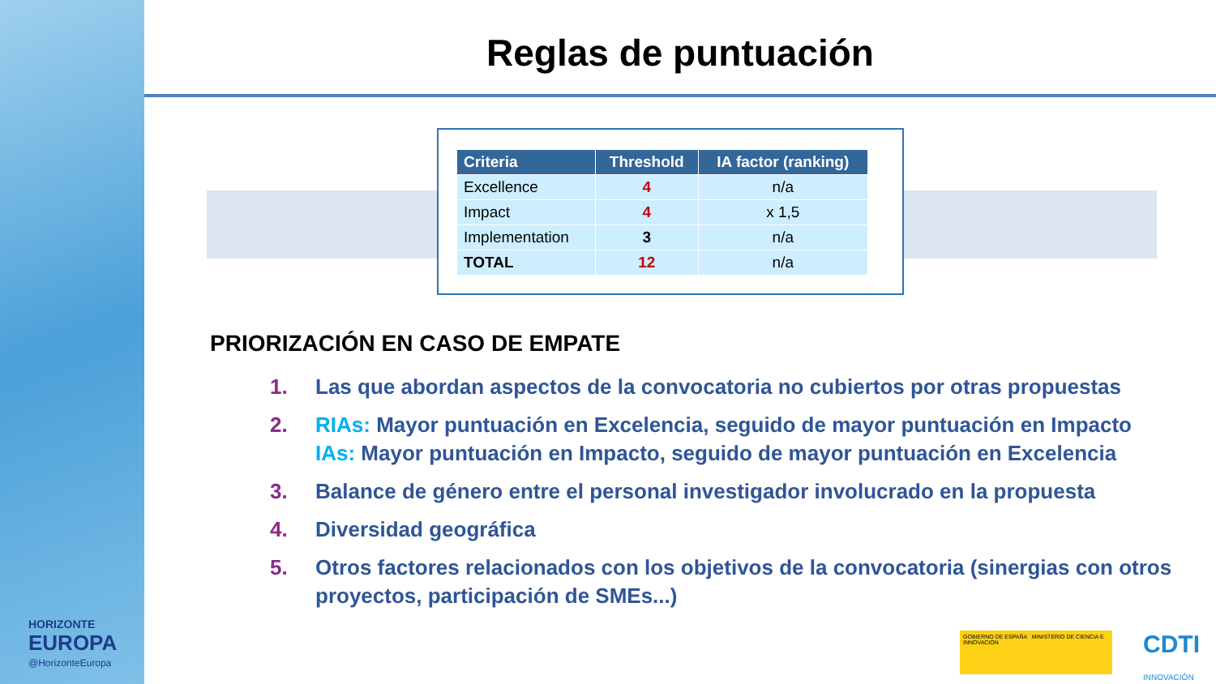HORIZONTE
EUROPA
@HorizonteEuropa
Reglas de puntuación
| Criteria | Threshold | IA factor (ranking) |
| --- | --- | --- |
| Excellence | 4 | n/a |
| Impact | 4 | x 1,5 |
| Implementation | 3 | n/a |
| TOTAL | 12 | n/a |
PRIORIZACIÓN EN CASO DE EMPATE
1. Las que abordan aspectos de la convocatoria no cubiertos por otras propuestas
2. RIAs: Mayor puntuación en Excelencia, seguido de mayor puntuación en Impacto
IAs: Mayor puntuación en Impacto, seguido de mayor puntuación en Excelencia
3. Balance de género entre el personal investigador involucrado en la propuesta
4. Diversidad geográfica
5. Otros factores relacionados con los objetivos de la convocatoria (sinergias con otros proyectos, participación de SMEs...)
GOBIERNO DE ESPAÑA MINISTERIO DE CIENCIA E INNOVACIÓN
CDTI
INNOVACIÓN